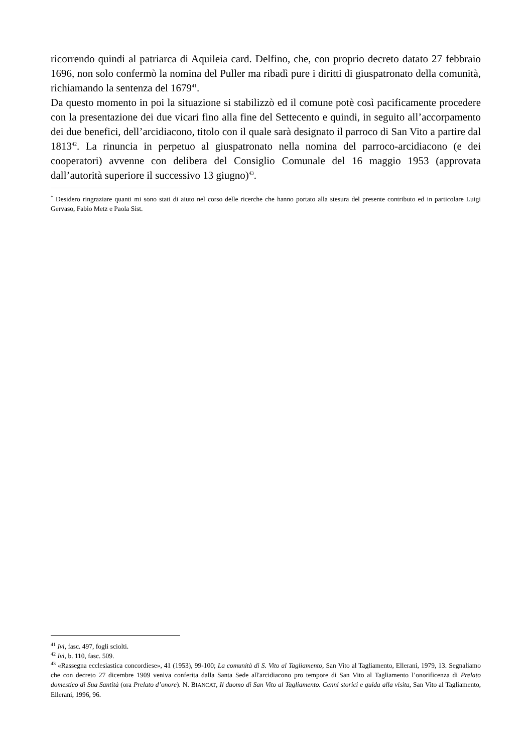ricorrendo quindi al patriarca di Aquileia card. Delfino, che, con proprio decreto datato 27 febbraio 1696, non solo confermò la nomina del Puller ma ribadì pure i diritti di giuspatronato della comunità, richiamando la sentenza del 1679<sup>41</sup>.
Da questo momento in poi la situazione si stabilizzò ed il comune potè così pacificamente procedere con la presentazione dei due vicari fino alla fine del Settecento e quindi, in seguito all’accorpamento dei due benefici, dell’arcidiacono, titolo con il quale sarà designato il parroco di San Vito a partire dal 1813<sup>42</sup>. La rinuncia in perpetuo al giuspatronato nella nomina del parroco-arcidiacono (e dei cooperatori) avvenne con delibera del Consiglio Comunale del 16 maggio 1953 (approvata dall’autorità superiore il successivo 13 giugno)<sup>43</sup>.
<sup>*</sup> Desidero ringraziare quanti mi sono stati di aiuto nel corso delle ricerche che hanno portato alla stesura del presente contributo ed in particolare Luigi Gervaso, Fabio Metz e Paola Sist.
<sup>41</sup> Ivi, fasc. 497, fogli sciolti.
<sup>42</sup> Ivi, b. 110, fasc. 509.
<sup>43</sup> «Rassegna ecclesiastica concordiese», 41 (1953), 99-100; La comunità di S. Vito al Tagliamento, San Vito al Tagliamento, Ellerani, 1979, 13. Segnaliamo che con decreto 27 dicembre 1909 veniva conferita dalla Santa Sede all'arcidiacono pro tempore di San Vito al Tagliamento l’onorificenza di Prelato domestico di Sua Santità (ora Prelato d’onore). N. BIANCAT, Il duomo di San Vito al Tagliamento. Cenni storici e guida alla visita, San Vito al Tagliamento, Ellerani, 1996, 96.